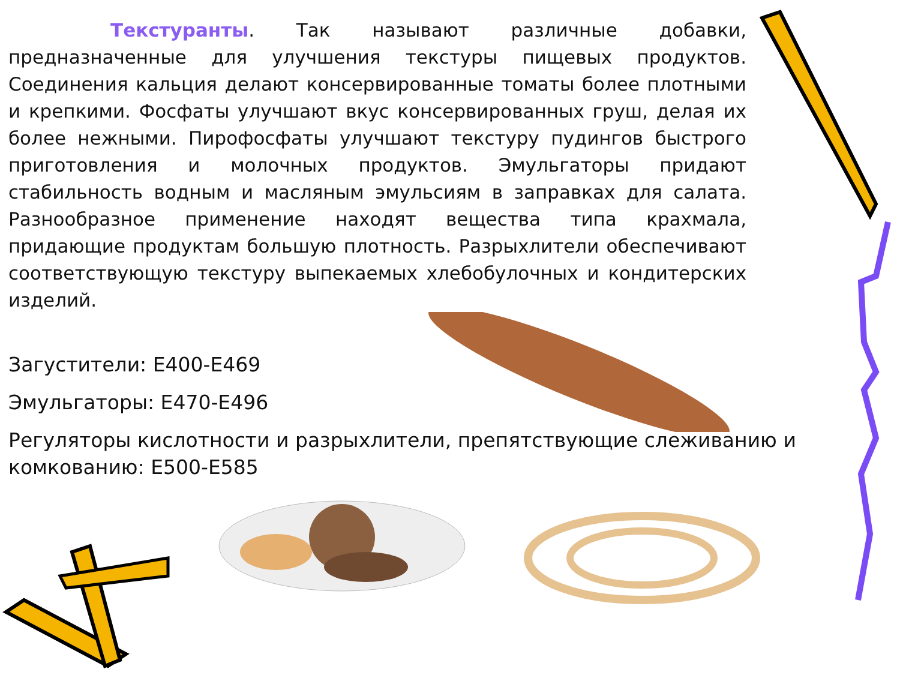Текстуранты. Так называют различные добавки, предназначенные для улучшения текстуры пищевых продуктов. Соединения кальция делают консервированные томаты более плотными и крепкими. Фосфаты улучшают вкус консервированных груш, делая их более нежными. Пирофосфаты улучшают текстуру пудингов быстрого приготовления и молочных продуктов. Эмульгаторы придают стабильность водным и масляным эмульсиям в заправках для салата. Разнообразное применение находят вещества типа крахмала, придающие продуктам большую плотность. Разрыхлители обеспечивают соответствующую текстуру выпекаемых хлебобулочных и кондитерских изделий.
Загустители: Е400-Е469
Эмульгаторы: Е470-Е496
Регуляторы кислотности и разрыхлители, препятствующие слеживанию и комкованию: Е500-Е585